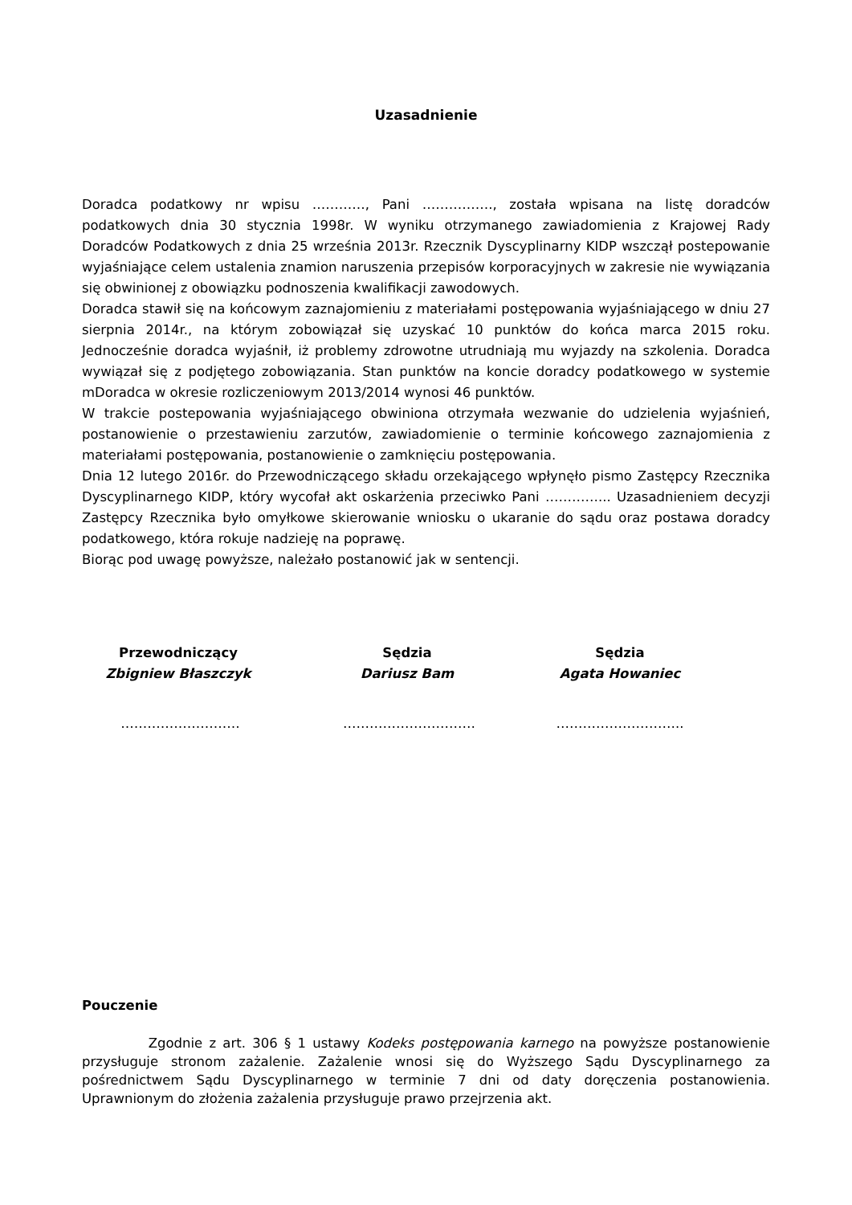Uzasadnienie
Doradca podatkowy nr wpisu …………, Pani ……………., została wpisana na listę doradców podatkowych dnia 30 stycznia 1998r. W wyniku otrzymanego zawiadomienia z Krajowej Rady Doradców Podatkowych z dnia 25 września 2013r. Rzecznik Dyscyplinarny KIDP wszczął postepowanie wyjaśniające celem ustalenia znamion naruszenia przepisów korporacyjnych w zakresie nie wywiązania się obwinionej z obowiązku podnoszenia kwalifikacji zawodowych.
Doradca stawił się na końcowym zaznajomieniu z materiałami postępowania wyjaśniającego w dniu 27 sierpnia 2014r., na którym zobowiązał się uzyskać 10 punktów do końca marca 2015 roku. Jednocześnie doradca wyjaśnił, iż problemy zdrowotne utrudniają mu wyjazdy na szkolenia. Doradca wywiązał się z podjętego zobowiązania. Stan punktów na koncie doradcy podatkowego w systemie mDoradca w okresie rozliczeniowym 2013/2014 wynosi 46 punktów.
W trakcie postepowania wyjaśniającego obwiniona otrzymała wezwanie do udzielenia wyjaśnień, postanowienie o przestawieniu zarzutów, zawiadomienie o terminie końcowego zaznajomienia z materiałami postępowania, postanowienie o zamknięciu postępowania.
Dnia 12 lutego 2016r. do Przewodniczącego składu orzekającego wpłynęło pismo Zastępcy Rzecznika Dyscyplinarnego KIDP, który wycofał akt oskarżenia przeciwko Pani …………... Uzasadnieniem decyzji Zastępcy Rzecznika było omyłkowe skierowanie wniosku o ukaranie do sądu oraz postawa doradcy podatkowego, która rokuje nadzieję na poprawę.
Biorąc pod uwagę powyższe, należało postanowić jak w sentencji.
Przewodniczący
Zbigniew Błaszczyk
Sędzia
Dariusz Bam
Sędzia
Agata Howaniec
……………………… ………………………… ………………………..
Pouczenie
Zgodnie z art. 306 § 1 ustawy Kodeks postępowania karnego na powyższe postanowienie przysługuje stronom zażalenie. Zażalenie wnosi się do Wyższego Sądu Dyscyplinarnego za pośrednictwem Sądu Dyscyplinarnego w terminie 7 dni od daty doręczenia postanowienia. Uprawnionym do złożenia zażalenia przysługuje prawo przejrzenia akt.